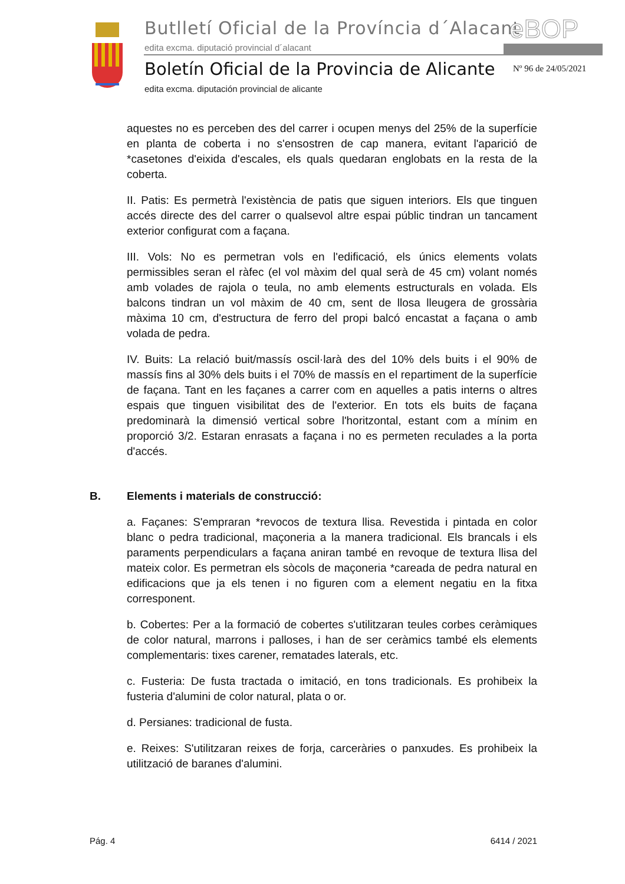Butlletí Oficial de la Província d´Alacant
eBOP
edita excma. diputació provincial d´alacant
Boletín Oficial de la Provincia de Alicante
Nº 96 de 24/05/2021
edita excma. diputación provincial de alicante
aquestes no es perceben des del carrer i ocupen menys del 25% de la superfície en planta de coberta i no s'ensostren de cap manera, evitant l'aparició de *casetones d'eixida d'escales, els quals quedaran englobats en la resta de la coberta.
II. Patis: Es permetrà l'existència de patis que siguen interiors. Els que tinguen accés directe des del carrer o qualsevol altre espai públic tindran un tancament exterior configurat com a façana.
III. Vols: No es permetran vols en l'edificació, els únics elements volats permissibles seran el ràfec (el vol màxim del qual serà de 45 cm) volant només amb volades de rajola o teula, no amb elements estructurals en volada. Els balcons tindran un vol màxim de 40 cm, sent de llosa lleugera de grossària màxima 10 cm, d'estructura de ferro del propi balcó encastat a façana o amb volada de pedra.
IV. Buits: La relació buit/massís oscil·larà des del 10% dels buits i el 90% de massís fins al 30% dels buits i el 70% de massís en el repartiment de la superfície de façana. Tant en les façanes a carrer com en aquelles a patis interns o altres espais que tinguen visibilitat des de l'exterior. En tots els buits de façana predominarà la dimensió vertical sobre l'horitzontal, estant com a mínim en proporció 3/2. Estaran enrasats a façana i no es permeten reculades a la porta d'accés.
B. Elements i materials de construcció:
a. Façanes: S'empraran *revocos de textura llisa. Revestida i pintada en color blanc o pedra tradicional, maçoneria a la manera tradicional. Els brancals i els paraments perpendiculars a façana aniran també en revoque de textura llisa del mateix color. Es permetran els sòcols de maçoneria *careada de pedra natural en edificacions que ja els tenen i no figuren com a element negatiu en la fitxa corresponent.
b. Cobertes: Per a la formació de cobertes s'utilitzaran teules corbes ceràmiques de color natural, marrons i palloses, i han de ser ceràmics també els elements complementaris: tixes carener, rematades laterals, etc.
c. Fusteria: De fusta tractada o imitació, en tons tradicionals. Es prohibeix la fusteria d'alumini de color natural, plata o or.
d. Persianes: tradicional de fusta.
e. Reixes: S'utilitzaran reixes de forja, carceràries o panxudes. Es prohibeix la utilització de baranes d'alumini.
Pág. 4 6414 / 2021